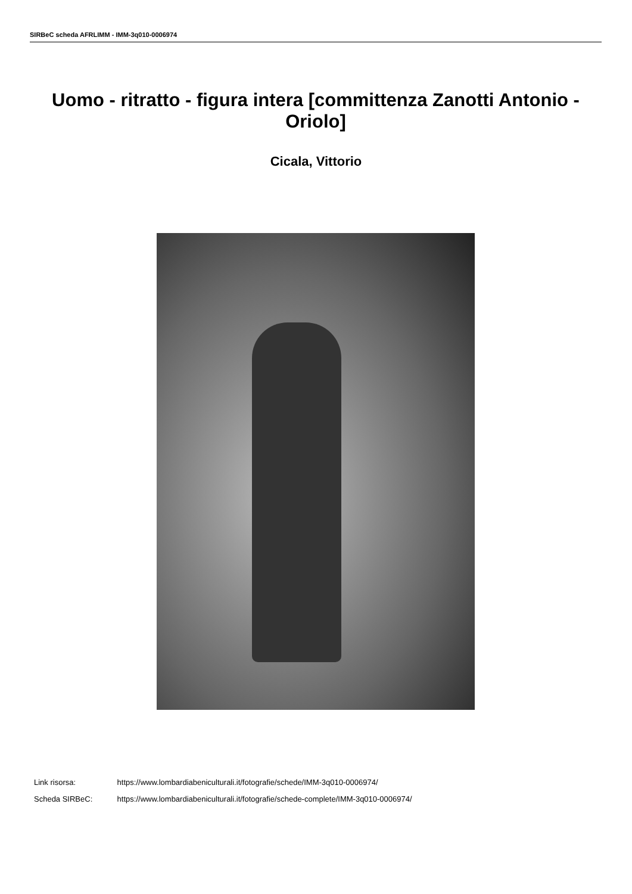SIRBeC scheda AFRLIMM - IMM-3q010-0006974
Uomo - ritratto - figura intera [committenza Zanotti Antonio - Oriolo]
Cicala, Vittorio
Link risorsa: https://www.lombardiabeniculturali.it/fotografie/schede/IMM-3q010-0006974/
Scheda SIRBeC: https://www.lombardiabeniculturali.it/fotografie/schede-complete/IMM-3q010-0006974/